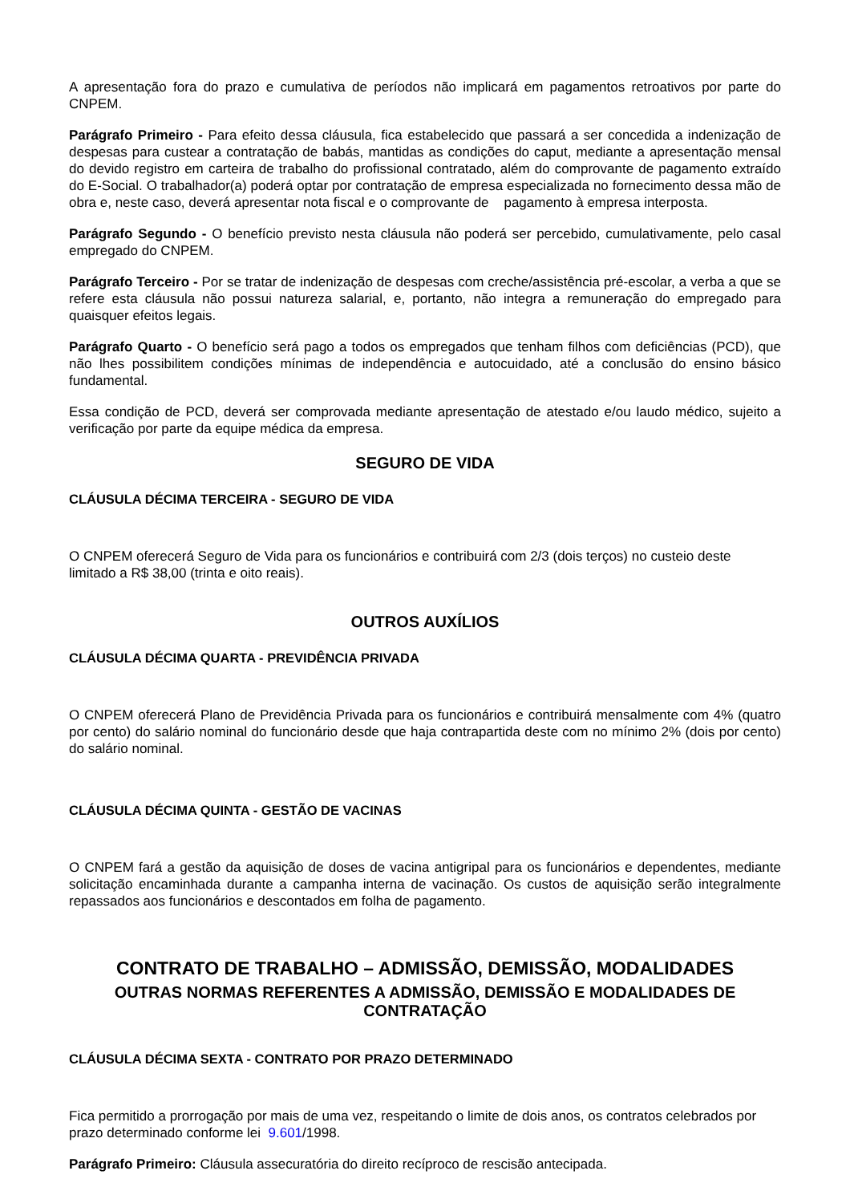A apresentação fora do prazo e cumulativa de períodos não implicará em pagamentos retroativos por parte do CNPEM.
Parágrafo Primeiro - Para efeito dessa cláusula, fica estabelecido que passará a ser concedida a indenização de despesas para custear a contratação de babás, mantidas as condições do caput, mediante a apresentação mensal do devido registro em carteira de trabalho do profissional contratado, além do comprovante de pagamento extraído do E-Social. O trabalhador(a) poderá optar por contratação de empresa especializada no fornecimento dessa mão de obra e, neste caso, deverá apresentar nota fiscal e o comprovante de pagamento à empresa interposta.
Parágrafo Segundo - O benefício previsto nesta cláusula não poderá ser percebido, cumulativamente, pelo casal empregado do CNPEM.
Parágrafo Terceiro - Por se tratar de indenização de despesas com creche/assistência pré-escolar, a verba a que se refere esta cláusula não possui natureza salarial, e, portanto, não integra a remuneração do empregado para quaisquer efeitos legais.
Parágrafo Quarto - O benefício será pago a todos os empregados que tenham filhos com deficiências (PCD), que não lhes possibilitem condições mínimas de independência e autocuidado, até a conclusão do ensino básico fundamental.
Essa condição de PCD, deverá ser comprovada mediante apresentação de atestado e/ou laudo médico, sujeito a verificação por parte da equipe médica da empresa.
SEGURO DE VIDA
CLÁUSULA DÉCIMA TERCEIRA - SEGURO DE VIDA
O CNPEM oferecerá Seguro de Vida para os funcionários e contribuirá com 2/3 (dois terços) no custeio deste limitado a R$ 38,00 (trinta e oito reais).
OUTROS AUXÍLIOS
CLÁUSULA DÉCIMA QUARTA - PREVIDÊNCIA PRIVADA
O CNPEM oferecerá Plano de Previdência Privada para os funcionários e contribuirá mensalmente com 4% (quatro por cento) do salário nominal do funcionário desde que haja contrapartida deste com no mínimo 2% (dois por cento) do salário nominal.
CLÁUSULA DÉCIMA QUINTA - GESTÃO DE VACINAS
O CNPEM fará a gestão da aquisição de doses de vacina antigripal para os funcionários e dependentes, mediante solicitação encaminhada durante a campanha interna de vacinação. Os custos de aquisição serão integralmente repassados aos funcionários e descontados em folha de pagamento.
CONTRATO DE TRABALHO – ADMISSÃO, DEMISSÃO, MODALIDADES
OUTRAS NORMAS REFERENTES A ADMISSÃO, DEMISSÃO E MODALIDADES DE CONTRATAÇÃO
CLÁUSULA DÉCIMA SEXTA - CONTRATO POR PRAZO DETERMINADO
Fica permitido a prorrogação por mais de uma vez, respeitando o limite de dois anos, os contratos celebrados por prazo determinado conforme lei 9.601/1998.
Parágrafo Primeiro: Cláusula assecuratória do direito recíproco de rescisão antecipada.